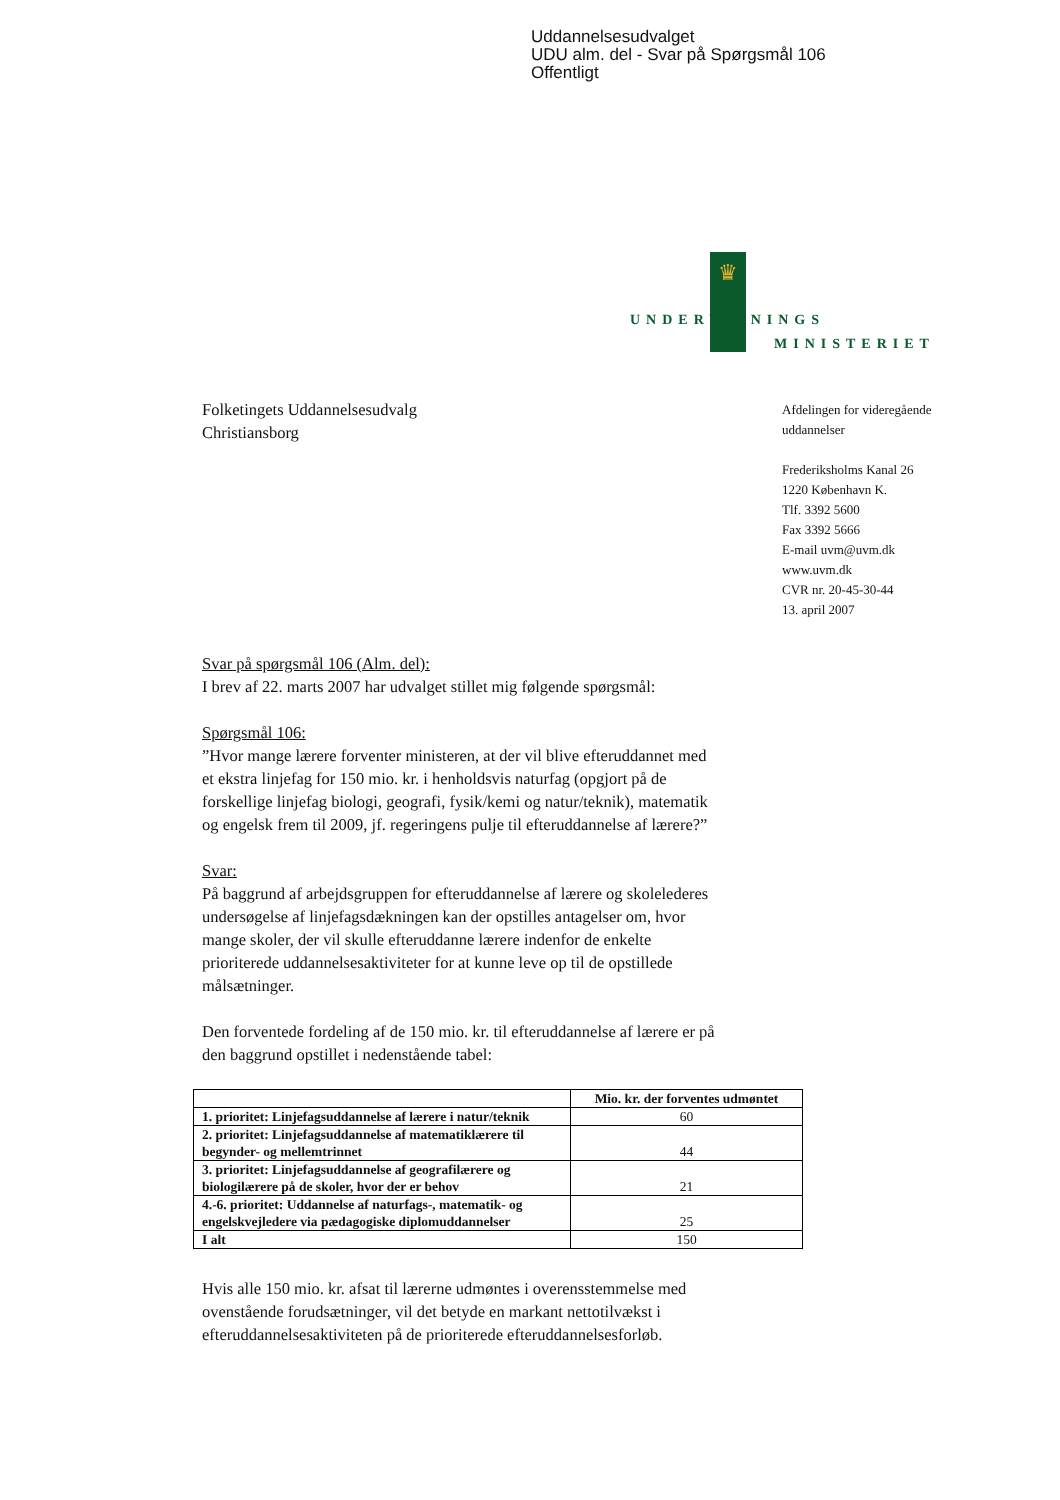Uddannelsesudvalget
UDU alm. del - Svar på Spørgsmål 106
Offentligt
♛
UNDERVISNINGS
MINISTERIET
Folketingets Uddannelsesudvalg
Christiansborg
Svar på spørgsmål 106 (Alm. del):
I brev af 22. marts 2007 har udvalget stillet mig følgende spørgsmål:
Spørgsmål 106:
”Hvor mange lærere forventer ministeren, at der vil blive efteruddannet med et ekstra linjefag for 150 mio. kr. i henholdsvis naturfag (opgjort på de forskellige linjefag biologi, geografi, fysik/kemi og natur/teknik), matematik og engelsk frem til 2009, jf. regeringens pulje til efteruddannelse af lærere?”
Svar:
På baggrund af arbejdsgruppen for efteruddannelse af lærere og skolelederes undersøgelse af linjefagsdækningen kan der opstilles antagelser om, hvor mange skoler, der vil skulle efteruddanne lærere indenfor de enkelte prioriterede uddannelsesaktiviteter for at kunne leve op til de opstillede målsætninger.
Den forventede fordeling af de 150 mio. kr. til efteruddannelse af lærere er på den baggrund opstillet i nedenstående tabel:
| | Mio. kr. der forventes udmøntet |
| --- | --- |
| 1. prioritet: Linjefagsuddannelse af lærere i natur/teknik | 60 |
| 2. prioritet: Linjefagsuddannelse af matematiklærere til begynder- og mellemtrinnet | 44 |
| 3. prioritet: Linjefagsuddannelse af geografilærere og biologilærere på de skoler, hvor der er behov | 21 |
| 4.-6. prioritet: Uddannelse af naturfags-, matematik- og engelskvejledere via pædagogiske diplomuddannelser | 25 |
| I alt | 150 |
Hvis alle 150 mio. kr. afsat til lærerne udmøntes i overensstemmelse med ovenstående forudsætninger, vil det betyde en markant nettotilvækst i efteruddannelsesaktiviteten på de prioriterede efteruddannelsesforløb.
Afdelingen for videregående
uddannelser
Frederiksholms Kanal 26
1220 København K.
Tlf. 3392 5600
Fax 3392 5666
E-mail uvm@uvm.dk
www.uvm.dk
CVR nr. 20-45-30-44
13. april 2007